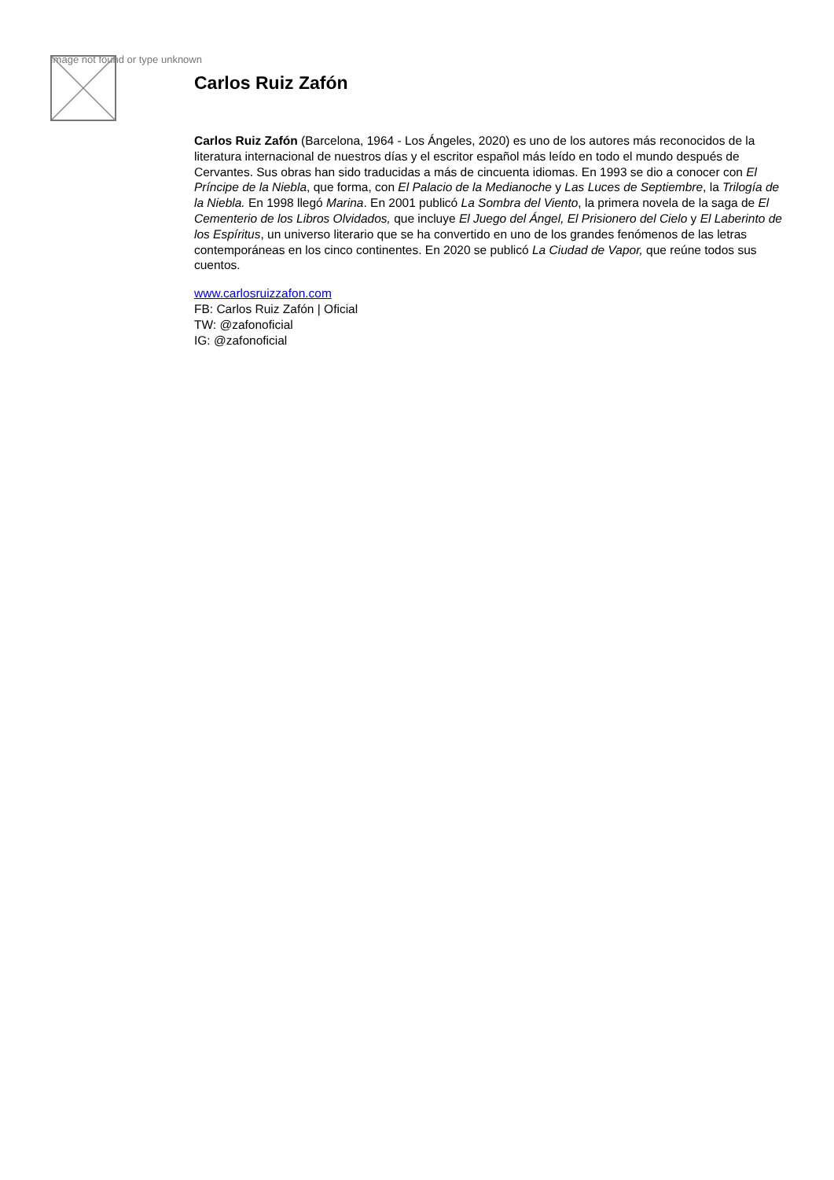Image not found or type unknown
Carlos Ruiz Zafón
Carlos Ruiz Zafón (Barcelona, 1964 - Los Ángeles, 2020) es uno de los autores más reconocidos de la literatura internacional de nuestros días y el escritor español más leído en todo el mundo después de Cervantes. Sus obras han sido traducidas a más de cincuenta idiomas. En 1993 se dio a conocer con El Príncipe de la Niebla, que forma, con El Palacio de la Medianoche y Las Luces de Septiembre, la Trilogía de la Niebla. En 1998 llegó Marina. En 2001 publicó La Sombra del Viento, la primera novela de la saga de El Cementerio de los Libros Olvidados, que incluye El Juego del Ángel, El Prisionero del Cielo y El Laberinto de los Espíritus, un universo literario que se ha convertido en uno de los grandes fenómenos de las letras contemporáneas en los cinco continentes. En 2020 se publicó La Ciudad de Vapor, que reúne todos sus cuentos.
www.carlosruizzafon.com
FB: Carlos Ruiz Zafón | Oficial
TW: @zafonoficial
IG: @zafonoficial